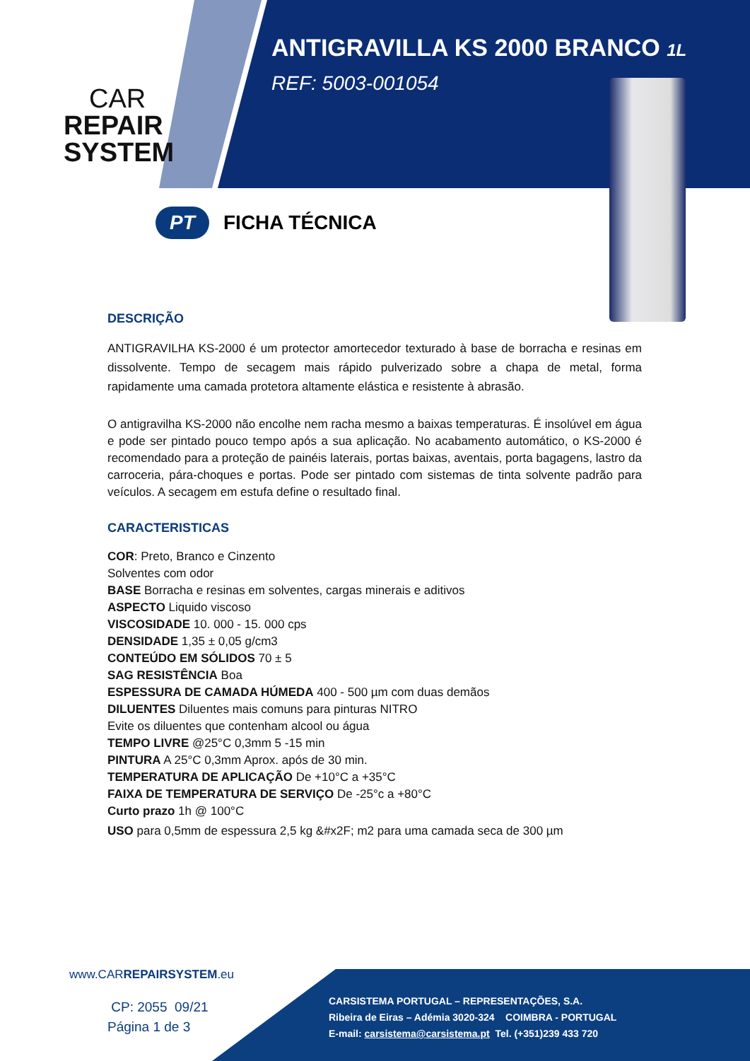CAR
REPAIR
SYSTEM
ANTIGRAVILLA KS 2000 BRANCO 1L
REF: 5003-001054
PT
FICHA TÉCNICA
DESCRIÇÃO
ANTIGRAVILHA KS-2000 é um protector amortecedor texturado à base de borracha e resinas em dissolvente. Tempo de secagem mais rápido pulverizado sobre a chapa de metal, forma rapidamente uma camada protetora altamente elástica e resistente à abrasão.
O antigravilha KS-2000 não encolhe nem racha mesmo a baixas temperaturas. É insolúvel em água e pode ser pintado pouco tempo após a sua aplicação. No acabamento automático, o KS-2000 é recomendado para a proteção de painéis laterais, portas baixas, aventais, porta bagagens, lastro da carroceria, pára-choques e portas. Pode ser pintado com sistemas de tinta solvente padrão para veículos. A secagem em estufa define o resultado final.
CARACTERISTICAS
COR: Preto, Branco e Cinzento
Solventes com odor
BASE Borracha e resinas em solventes, cargas minerais e aditivos
ASPECTO Liquido viscoso
VISCOSIDADE 10. 000 - 15. 000 cps
DENSIDADE 1,35 ± 0,05 g/cm3
CONTEÚDO EM SÓLIDOS 70 ± 5
SAG RESISTÊNCIA Boa
ESPESSURA DE CAMADA HÚMEDA 400 - 500 µm com duas demãos
DILUENTES Diluentes mais comuns para pinturas NITRO
Evite os diluentes que contenham alcool ou água
TEMPO LIVRE @25°C 0,3mm 5 -15 min
PINTURA A 25°C 0,3mm Aprox. após de 30 min.
TEMPERATURA DE APLICAÇÃO De +10°C a +35°C
FAIXA DE TEMPERATURA DE SERVIÇO De -25°c a +80°C
Curto prazo 1h @ 100°C
USO para 0,5mm de espessura 2,5 kg &#x2F; m2 para uma camada seca de 300 µm
www.CARREPAIRSYSTEM.eu
CP: 2055 09/21
Página 1 de 3
CARSISTEMA PORTUGAL – REPRESENTAÇÕES, S.A.
Ribeira de Eiras – Adémia 3020-324 COIMBRA - PORTUGAL
E-mail: carsistema@carsistema.pt Tel. (+351)239 433 720